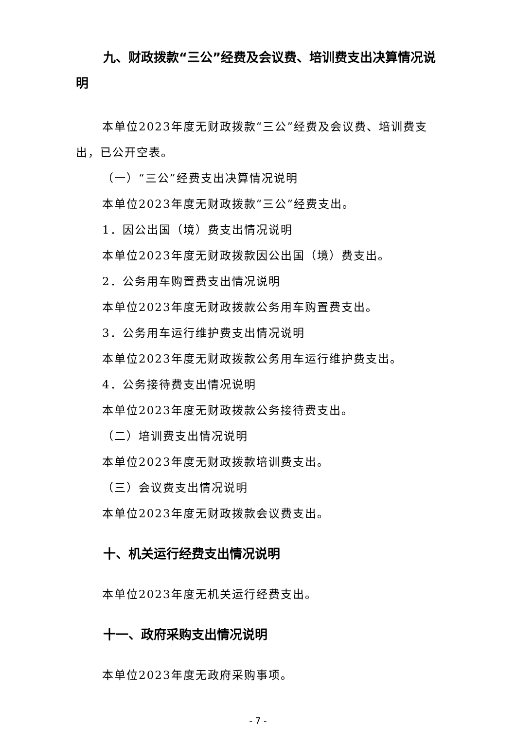九、财政拨款“三公”经费及会议费、培训费支出决算情况说明
本单位2023年度无财政拨款“三公”经费及会议费、培训费支出，已公开空表。
（一）“三公”经费支出决算情况说明
本单位2023年度无财政拨款“三公”经费支出。
1．因公出国（境）费支出情况说明
本单位2023年度无财政拨款因公出国（境）费支出。
2．公务用车购置费支出情况说明
本单位2023年度无财政拨款公务用车购置费支出。
3．公务用车运行维护费支出情况说明
本单位2023年度无财政拨款公务用车运行维护费支出。
4．公务接待费支出情况说明
本单位2023年度无财政拨款公务接待费支出。
（二）培训费支出情况说明
本单位2023年度无财政拨款培训费支出。
（三）会议费支出情况说明
本单位2023年度无财政拨款会议费支出。
十、机关运行经费支出情况说明
本单位2023年度无机关运行经费支出。
十一、政府采购支出情况说明
本单位2023年度无政府采购事项。
- 7 -